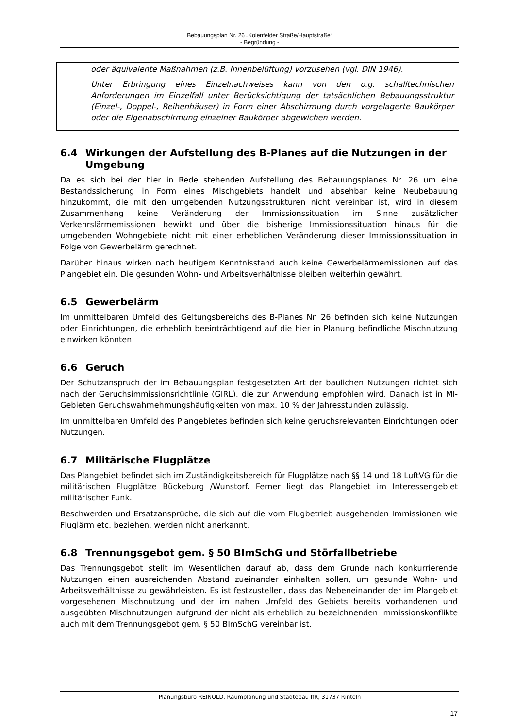Bebauungsplan Nr. 26 „Kolenfelder Straße/Hauptstraße“
- Begründung -
oder äquivalente Maßnahmen (z.B. Innenbelüftung) vorzusehen (vgl. DIN 1946).
Unter Erbringung eines Einzelnachweises kann von den o.g. schalltechnischen Anforderungen im Einzelfall unter Berücksichtigung der tatsächlichen Bebauungsstruktur (Einzel-, Doppel-, Reihenhäuser) in Form einer Abschirmung durch vorgelagerte Baukörper oder die Eigenabschirmung einzelner Baukörper abgewichen werden.
6.4 Wirkungen der Aufstellung des B-Planes auf die Nutzungen in der Umgebung
Da es sich bei der hier in Rede stehenden Aufstellung des Bebauungsplanes Nr. 26 um eine Bestandssicherung in Form eines Mischgebiets handelt und absehbar keine Neubebauung hinzukommt, die mit den umgebenden Nutzungsstrukturen nicht vereinbar ist, wird in diesem Zusammenhang keine Veränderung der Immissionssituation im Sinne zusätzlicher Verkehrslärmemissionen bewirkt und über die bisherige Immissionssituation hinaus für die umgebenden Wohngebiete nicht mit einer erheblichen Veränderung dieser Immissionssituation in Folge von Gewerbelärm gerechnet.
Darüber hinaus wirken nach heutigem Kenntnisstand auch keine Gewerbelärmemissionen auf das Plangebiet ein. Die gesunden Wohn- und Arbeitsverhältnisse bleiben weiterhin gewährt.
6.5 Gewerbelärm
Im unmittelbaren Umfeld des Geltungsbereichs des B-Planes Nr. 26 befinden sich keine Nutzungen oder Einrichtungen, die erheblich beeinträchtigend auf die hier in Planung befindliche Mischnutzung einwirken könnten.
6.6 Geruch
Der Schutzanspruch der im Bebauungsplan festgesetzten Art der baulichen Nutzungen richtet sich nach der Geruchsimmissionsrichtlinie (GIRL), die zur Anwendung empfohlen wird. Danach ist in MI-Gebieten Geruchswahrnehmungshäufigkeiten von max. 10 % der Jahresstunden zulässig.
Im unmittelbaren Umfeld des Plangebietes befinden sich keine geruchsrelevanten Einrichtungen oder Nutzungen.
6.7 Militärische Flugplätze
Das Plangebiet befindet sich im Zuständigkeitsbereich für Flugplätze nach §§ 14 und 18 LuftVG für die militärischen Flugplätze Bückeburg /Wunstorf. Ferner liegt das Plangebiet im Interessengebiet militärischer Funk.
Beschwerden und Ersatzansprüche, die sich auf die vom Flugbetrieb ausgehenden Immissionen wie Fluglärm etc. beziehen, werden nicht anerkannt.
6.8 Trennungsgebot gem. § 50 BImSchG und Störfallbetriebe
Das Trennungsgebot stellt im Wesentlichen darauf ab, dass dem Grunde nach konkurrierende Nutzungen einen ausreichenden Abstand zueinander einhalten sollen, um gesunde Wohn- und Arbeitsverhältnisse zu gewährleisten. Es ist festzustellen, dass das Nebeneinander der im Plangebiet vorgesehenen Mischnutzung und der im nahen Umfeld des Gebiets bereits vorhandenen und ausgeübten Mischnutzungen aufgrund der nicht als erheblich zu bezeichnenden Immissionskonflikte auch mit dem Trennungsgebot gem. § 50 BImSchG vereinbar ist.
Planungsbüro REINOLD, Raumplanung und Städtebau IfR, 31737 Rinteln
17